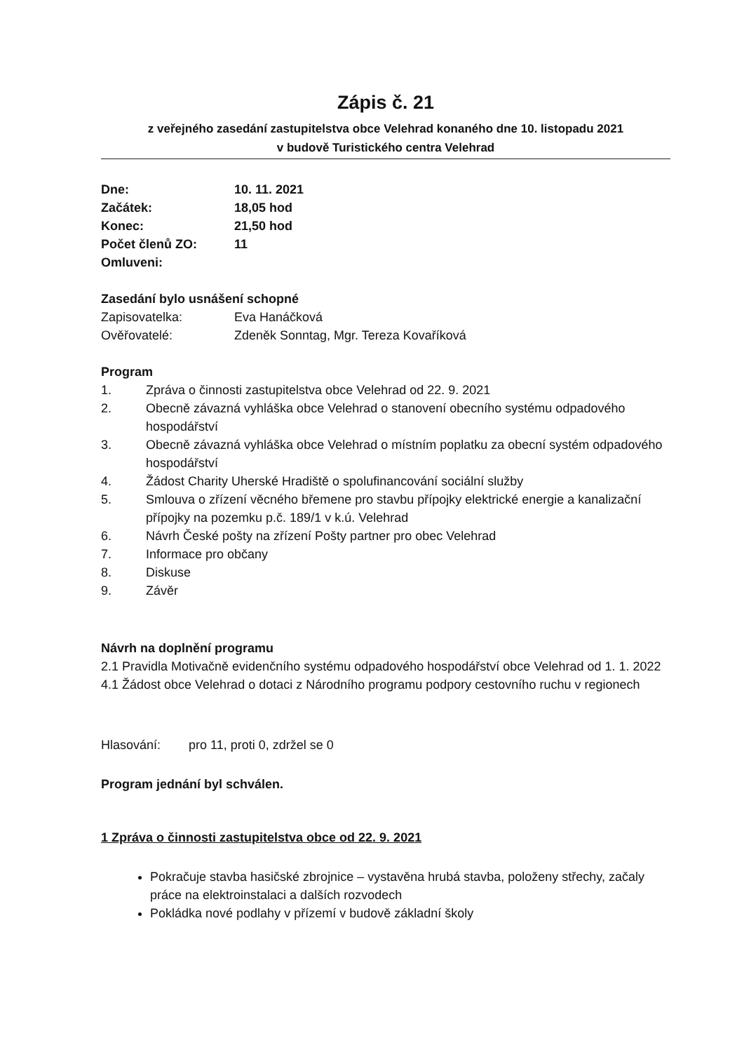Zápis č. 21
z veřejného zasedání zastupitelstva obce Velehrad konaného dne 10. listopadu 2021
v budově Turistického centra Velehrad
Dne: 10. 11. 2021
Začátek: 18,05 hod
Konec: 21,50 hod
Počet členů ZO: 11
Omluveni:
Zasedání bylo usnášení schopné
Zapisovatelka: Eva Hanáčková
Ověřovatelé: Zdeněk Sonntag, Mgr. Tereza Kovaříková
Program
1. Zpráva o činnosti zastupitelstva obce Velehrad od 22. 9. 2021
2. Obecně závazná vyhláška obce Velehrad o stanovení obecního systému odpadového hospodářství
3. Obecně závazná vyhláška obce Velehrad o místním poplatku za obecní systém odpadového hospodářství
4. Žádost Charity Uherské Hradiště o spolufinancování sociální služby
5. Smlouva o zřízení věcného břemene pro stavbu přípojky elektrické energie a kanalizační přípojky na pozemku p.č. 189/1 v k.ú. Velehrad
6. Návrh České pošty na zřízení Pošty partner pro obec Velehrad
7. Informace pro občany
8. Diskuse
9. Závěr
Návrh na doplnění programu
2.1 Pravidla Motivačně evidenčního systému odpadového hospodářství obce Velehrad od 1. 1. 2022
4.1 Žádost obce Velehrad o dotaci z Národního programu podpory cestovního ruchu v regionech
Hlasování: pro 11, proti 0, zdržel se 0
Program jednání byl schválen.
1 Zpráva o činnosti zastupitelstva obce od 22. 9. 2021
Pokračuje stavba hasičské zbrojnice – vystavěna hrubá stavba, položeny střechy, začaly práce na elektroinstalaci a dalších rozvodech
Pokládka nové podlahy v přízemí v budově základní školy